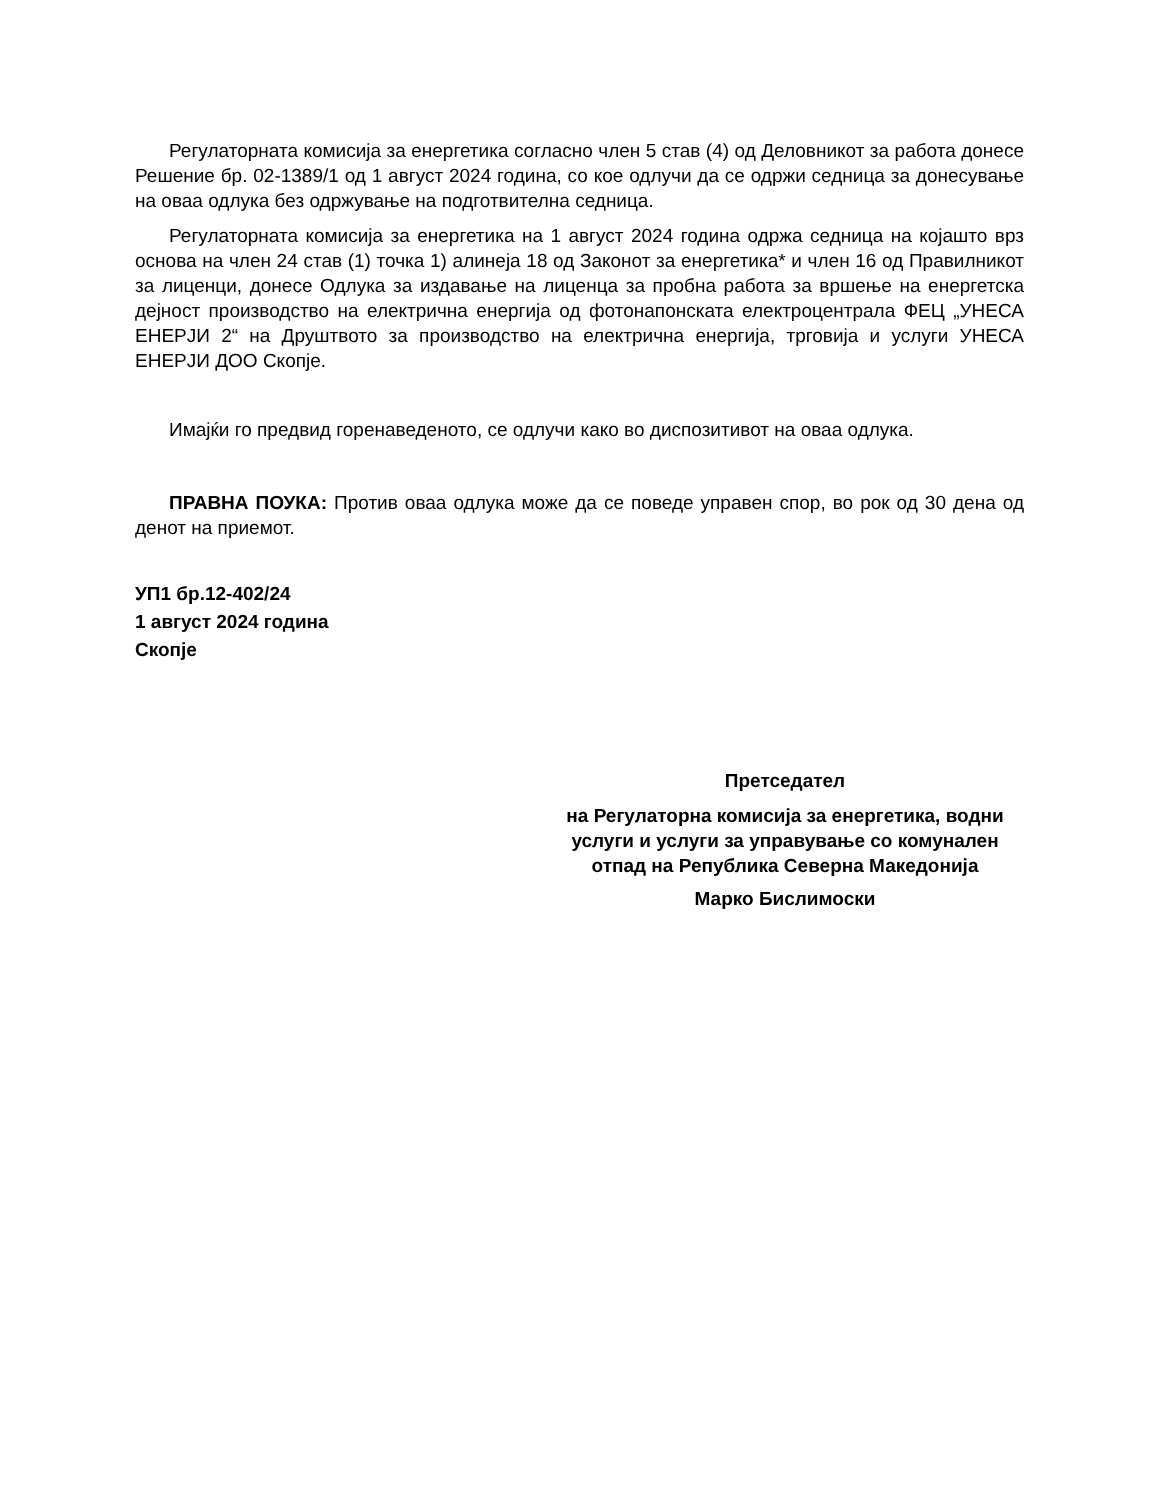Регулаторната комисија за енергетика согласно член 5 став (4) од Деловникот за работа донесе Решение бр. 02-1389/1 од 1 август 2024 година, со кое одлучи да се одржи седница за донесување на оваа одлука без одржување на подготвителна седница.
Регулаторната комисија за енергетика на 1 август 2024 година одржа седница на којашто врз основа на член 24 став (1) точка 1) алинеја 18 од Законот за енергетика* и член 16 од Правилникот за лиценци, донесе Одлука за издавање на лиценца за пробна работа за вршење на енергетска дејност производство на електрична енергија од фотонапонската електроцентрала ФЕЦ „УНЕСА ЕНЕРЈИ 2“ на Друштвото за производство на електрична енергија, трговија и услуги УНЕСА ЕНЕРЈИ ДОО Скопје.
Имајќи го предвид горенаведеното, се одлучи како во диспозитивот на оваа одлука.
ПРАВНА ПОУКА: Против оваа одлука може да се поведе управен спор, во рок од 30 дена од денот на приемот.
УП1 бр.12-402/24
1 август 2024 година
Скопје
Претседател
на Регулаторна комисија за енергетика, водни услуги и услуги за управување со комунален отпад на Република Северна Македонија
Марко Бислимоски